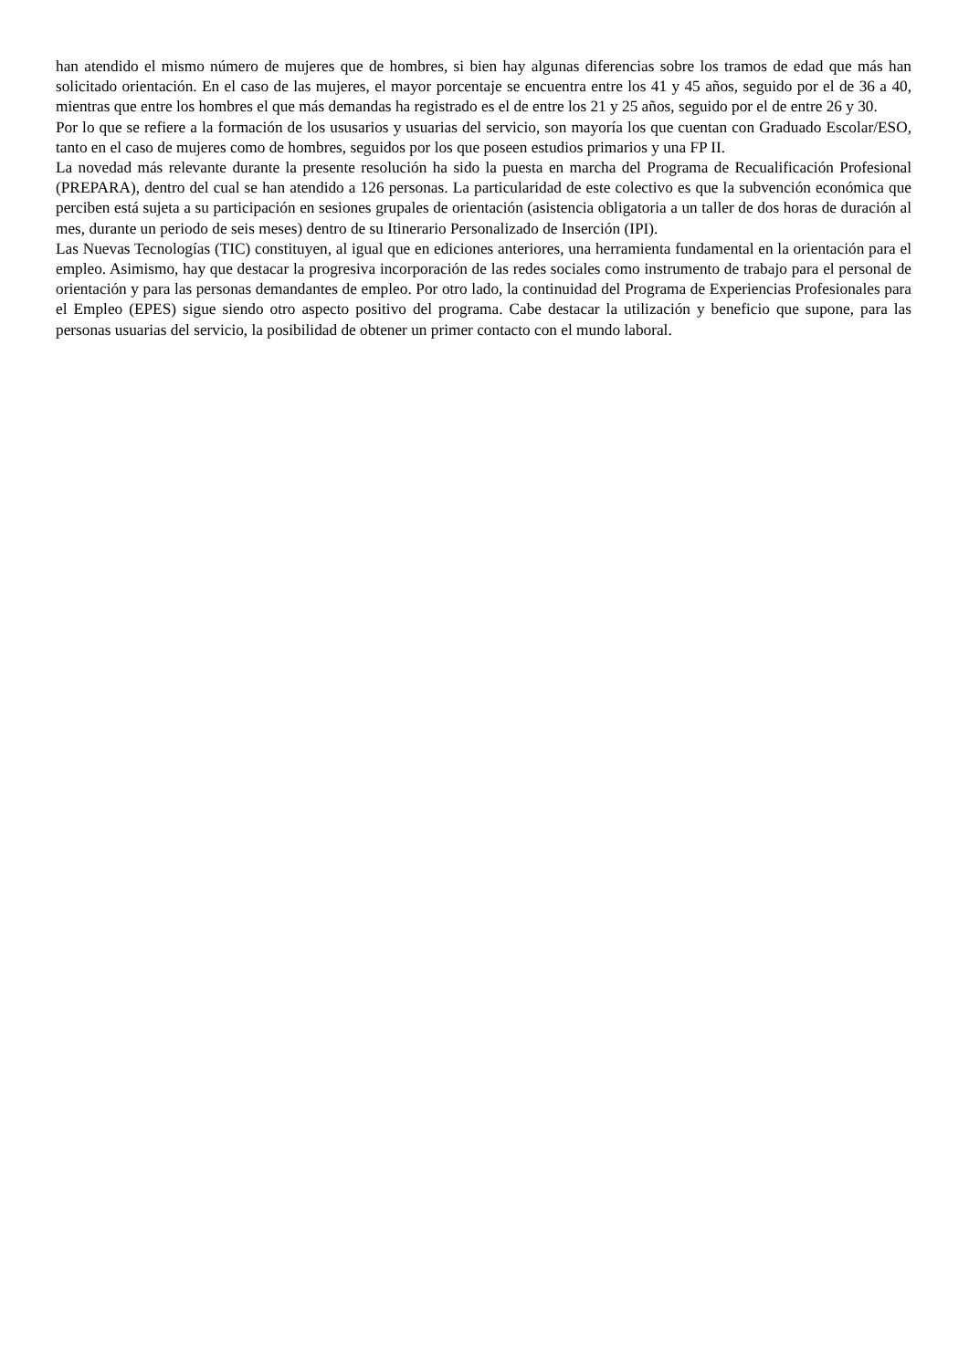han atendido el mismo número de mujeres que de hombres, si bien hay algunas diferencias sobre los tramos de edad que más han solicitado orientación. En el caso de las mujeres, el mayor porcentaje se encuentra entre los 41 y 45 años, seguido por el de 36 a 40, mientras que entre los hombres el que más demandas ha registrado es el de entre los 21 y 25 años, seguido por el de entre 26 y 30.
Por lo que se refiere a la formación de los ususarios y usuarias del servicio, son mayoría los que cuentan con Graduado Escolar/ESO, tanto en el caso de mujeres como de hombres, seguidos por los que poseen estudios primarios y una FP II.
La novedad más relevante durante la presente resolución ha sido la puesta en marcha del Programa de Recualificación Profesional (PREPARA), dentro del cual se han atendido a 126 personas. La particularidad de este colectivo es que la subvención económica que perciben está sujeta a su participación en sesiones grupales de orientación (asistencia obligatoria a un taller de dos horas de duración al mes, durante un periodo de seis meses) dentro de su Itinerario Personalizado de Inserción (IPI).
Las Nuevas Tecnologías (TIC) constituyen, al igual que en ediciones anteriores, una herramienta fundamental en la orientación para el empleo. Asimismo, hay que destacar la progresiva incorporación de las redes sociales como instrumento de trabajo para el personal de orientación y para las personas demandantes de empleo. Por otro lado, la continuidad del Programa de Experiencias Profesionales para el Empleo (EPES) sigue siendo otro aspecto positivo del programa. Cabe destacar la utilización y beneficio que supone, para las personas usuarias del servicio, la posibilidad de obtener un primer contacto con el mundo laboral.